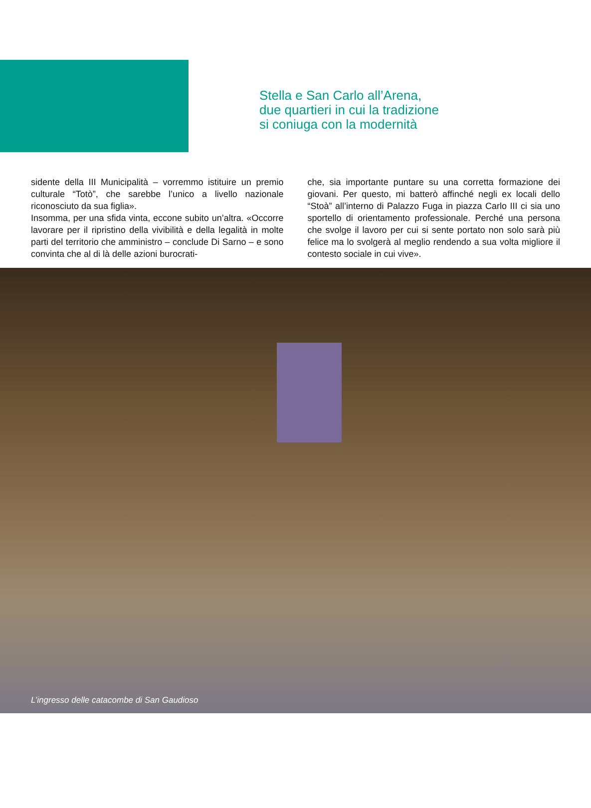Stella e San Carlo all’Arena,
due quartieri in cui la tradizione
si coniuga con la modernità
sidente della III Municipalità – vorremmo istituire un premio culturale “Totò”, che sarebbe l’unico a livello nazionale riconosciuto da sua figlia».
Insomma, per una sfida vinta, eccone subito un’altra. «Occorre lavorare per il ripristino della vivibilità e della legalità in molte parti del territorio che amministro – conclude Di Sarno – e sono convinta che al di là delle azioni burocrati-
che, sia importante puntare su una corretta formazione dei giovani. Per questo, mi batterò affinché negli ex locali dello “Stoà” all’interno di Palazzo Fuga in piazza Carlo III ci sia uno sportello di orientamento professionale. Perché una persona che svolge il lavoro per cui si sente portato non solo sarà più felice ma lo svolgerà al meglio rendendo a sua volta migliore il contesto sociale in cui vive».
L’ingresso delle catacombe di San Gaudioso